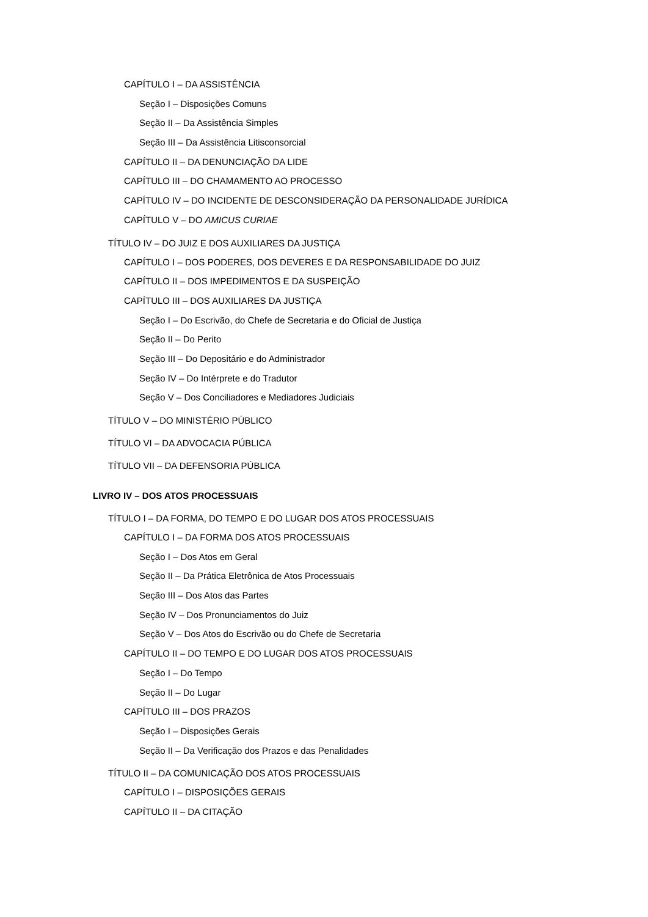CAPÍTULO I – DA ASSISTÊNCIA
Seção I – Disposições Comuns
Seção II – Da Assistência Simples
Seção III – Da Assistência Litisconsorcial
CAPÍTULO II – DA DENUNCIAÇÃO DA LIDE
CAPÍTULO III – DO CHAMAMENTO AO PROCESSO
CAPÍTULO IV – DO INCIDENTE DE DESCONSIDERAÇÃO DA PERSONALIDADE JURÍDICA
CAPÍTULO V – DO AMICUS CURIAE
TÍTULO IV – DO JUIZ E DOS AUXILIARES DA JUSTIÇA
CAPÍTULO I – DOS PODERES, DOS DEVERES E DA RESPONSABILIDADE DO JUIZ
CAPÍTULO II – DOS IMPEDIMENTOS E DA SUSPEIÇÃO
CAPÍTULO III – DOS AUXILIARES DA JUSTIÇA
Seção I – Do Escrivão, do Chefe de Secretaria e do Oficial de Justiça
Seção II – Do Perito
Seção III – Do Depositário e do Administrador
Seção IV – Do Intérprete e do Tradutor
Seção V – Dos Conciliadores e Mediadores Judiciais
TÍTULO V – DO MINISTÉRIO PÚBLICO
TÍTULO VI – DA ADVOCACIA PÚBLICA
TÍTULO VII – DA DEFENSORIA PÚBLICA
LIVRO IV – DOS ATOS PROCESSUAIS
TÍTULO I – DA FORMA, DO TEMPO E DO LUGAR DOS ATOS PROCESSUAIS
CAPÍTULO I – DA FORMA DOS ATOS PROCESSUAIS
Seção I – Dos Atos em Geral
Seção II – Da Prática Eletrônica de Atos Processuais
Seção III – Dos Atos das Partes
Seção IV – Dos Pronunciamentos do Juiz
Seção V – Dos Atos do Escrivão ou do Chefe de Secretaria
CAPÍTULO II – DO TEMPO E DO LUGAR DOS ATOS PROCESSUAIS
Seção I – Do Tempo
Seção II – Do Lugar
CAPÍTULO III – DOS PRAZOS
Seção I – Disposições Gerais
Seção II – Da Verificação dos Prazos e das Penalidades
TÍTULO II – DA COMUNICAÇÃO DOS ATOS PROCESSUAIS
CAPÍTULO I – DISPOSIÇÕES GERAIS
CAPÍTULO II – DA CITAÇÃO